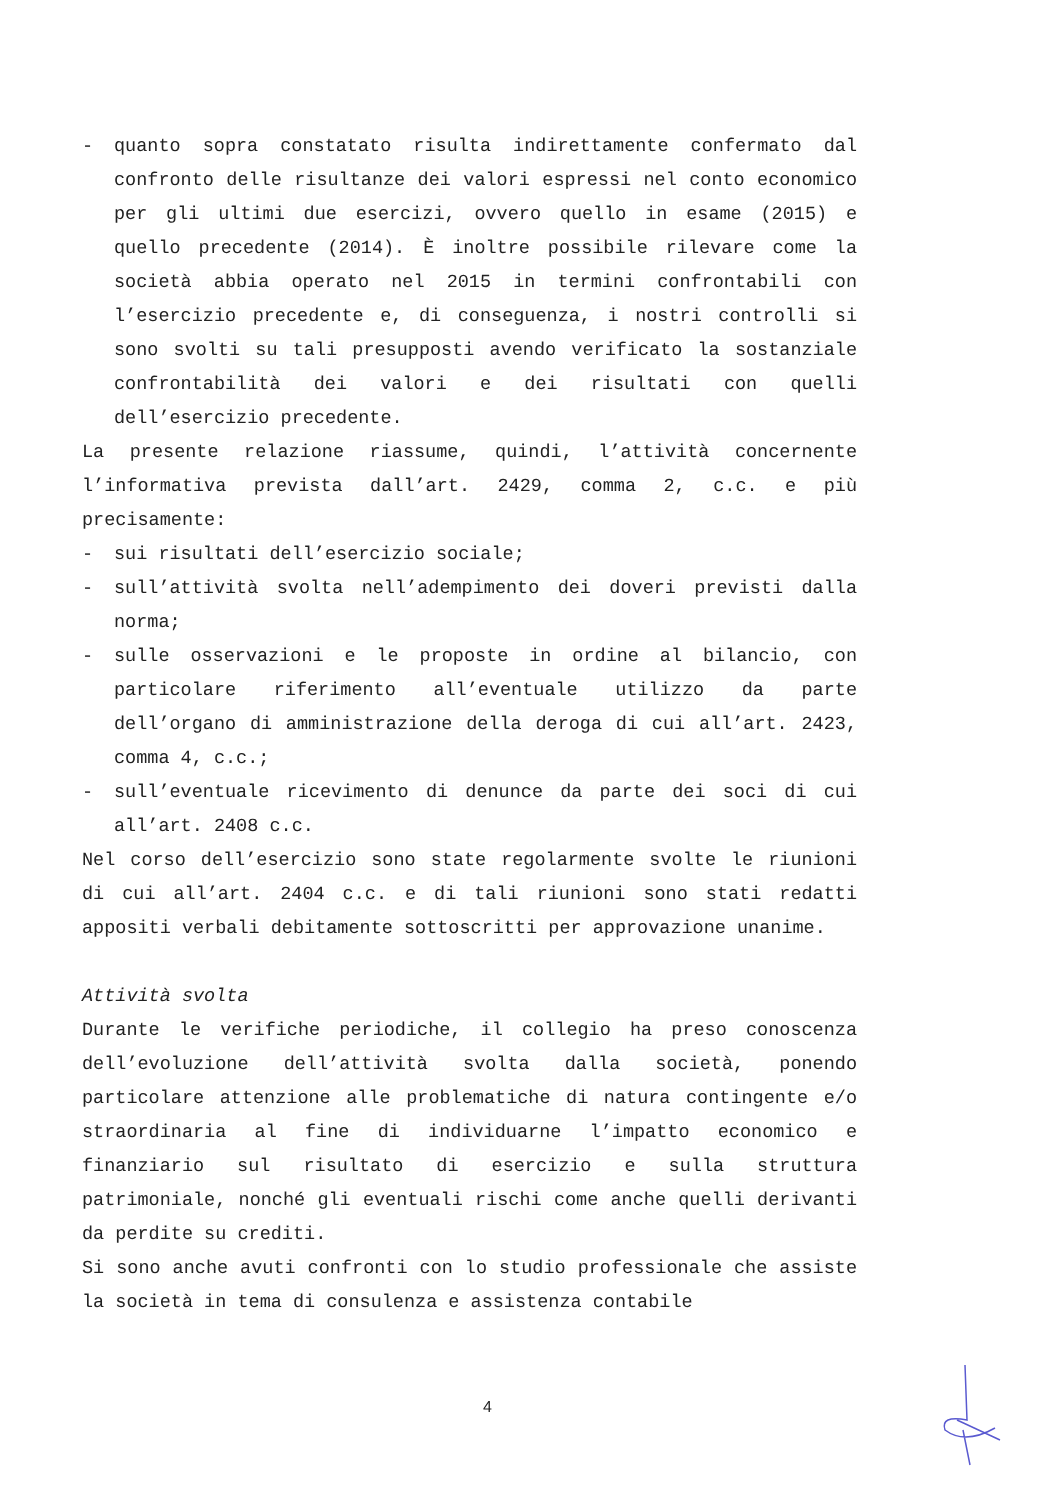- quanto sopra constatato risulta indirettamente confermato dal confronto delle risultanze dei valori espressi nel conto economico per gli ultimi due esercizi, ovvero quello in esame (2015) e quello precedente (2014). È inoltre possibile rilevare come la società abbia operato nel 2015 in termini confrontabili con l’esercizio precedente e, di conseguenza, i nostri controlli si sono svolti su tali presupposti avendo verificato la sostanziale confrontabilità dei valori e dei risultati con quelli dell’esercizio precedente.
La presente relazione riassume, quindi, l’attività concernente l’informativa prevista dall’art. 2429, comma 2, c.c. e più precisamente:
- sui risultati dell’esercizio sociale;
- sull’attività svolta nell’adempimento dei doveri previsti dalla norma;
- sulle osservazioni e le proposte in ordine al bilancio, con particolare riferimento all’eventuale utilizzo da parte dell’organo di amministrazione della deroga di cui all’art. 2423, comma 4, c.c.;
- sull’eventuale ricevimento di denunce da parte dei soci di cui all’art. 2408 c.c.
Nel corso dell’esercizio sono state regolarmente svolte le riunioni di cui all’art. 2404 c.c. e di tali riunioni sono stati redatti appositi verbali debitamente sottoscritti per approvazione unanime.
Attività svolta
Durante le verifiche periodiche, il collegio ha preso conoscenza dell’evoluzione dell’attività svolta dalla società, ponendo particolare attenzione alle problematiche di natura contingente e/o straordinaria al fine di individuarne l’impatto economico e finanziario sul risultato di esercizio e sulla struttura patrimoniale, nonché gli eventuali rischi come anche quelli derivanti da perdite su crediti.
Si sono anche avuti confronti con lo studio professionale che assiste la società in tema di consulenza e assistenza contabile
4